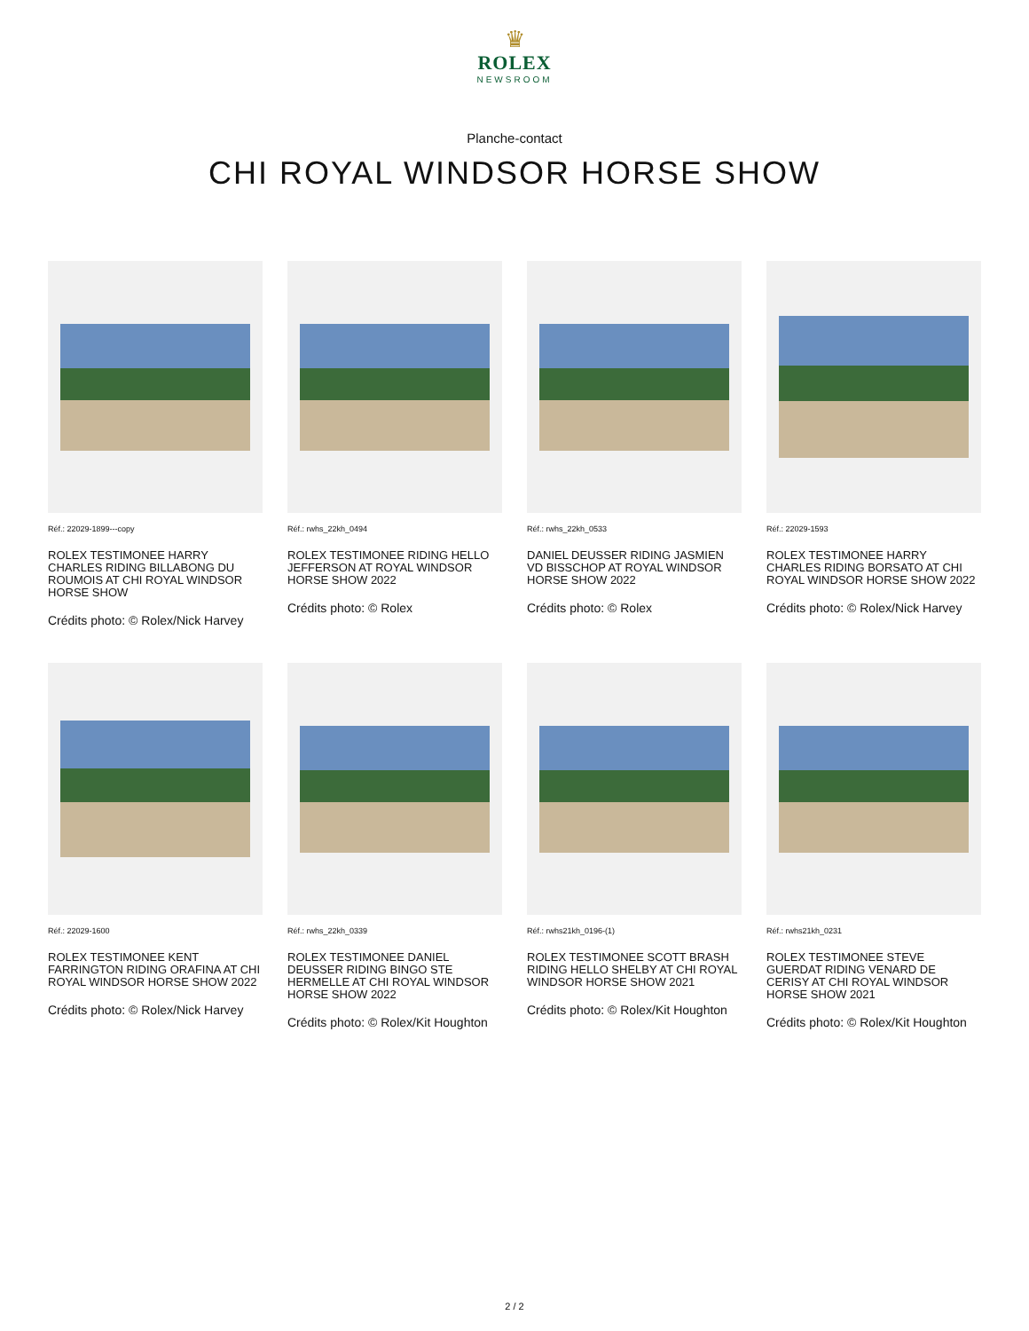♛
ROLEX
NEWSROOM
Planche-contact
CHI ROYAL WINDSOR HORSE SHOW
Réf.: 22029-1899---copy
ROLEX TESTIMONEE HARRY CHARLES RIDING BILLABONG DU ROUMOIS AT CHI ROYAL WINDSOR HORSE SHOW
Crédits photo: © Rolex/Nick Harvey
Réf.: rwhs_22kh_0494
ROLEX TESTIMONEE RIDING HELLO JEFFERSON AT ROYAL WINDSOR HORSE SHOW 2022
Crédits photo: © Rolex
Réf.: rwhs_22kh_0533
DANIEL DEUSSER RIDING JASMIEN VD BISSCHOP AT ROYAL WINDSOR HORSE SHOW 2022
Crédits photo: © Rolex
Réf.: 22029-1593
ROLEX TESTIMONEE HARRY CHARLES RIDING BORSATO AT CHI ROYAL WINDSOR HORSE SHOW 2022
Crédits photo: © Rolex/Nick Harvey
Réf.: 22029-1600
ROLEX TESTIMONEE KENT FARRINGTON RIDING ORAFINA AT CHI ROYAL WINDSOR HORSE SHOW 2022
Crédits photo: © Rolex/Nick Harvey
Réf.: rwhs_22kh_0339
ROLEX TESTIMONEE DANIEL DEUSSER RIDING BINGO STE HERMELLE AT CHI ROYAL WINDSOR HORSE SHOW 2022
Crédits photo: © Rolex/Kit Houghton
Réf.: rwhs21kh_0196-(1)
ROLEX TESTIMONEE SCOTT BRASH RIDING HELLO SHELBY AT CHI ROYAL WINDSOR HORSE SHOW 2021
Crédits photo: © Rolex/Kit Houghton
Réf.: rwhs21kh_0231
ROLEX TESTIMONEE STEVE GUERDAT RIDING VENARD DE CERISY AT CHI ROYAL WINDSOR HORSE SHOW 2021
Crédits photo: © Rolex/Kit Houghton
2 / 2